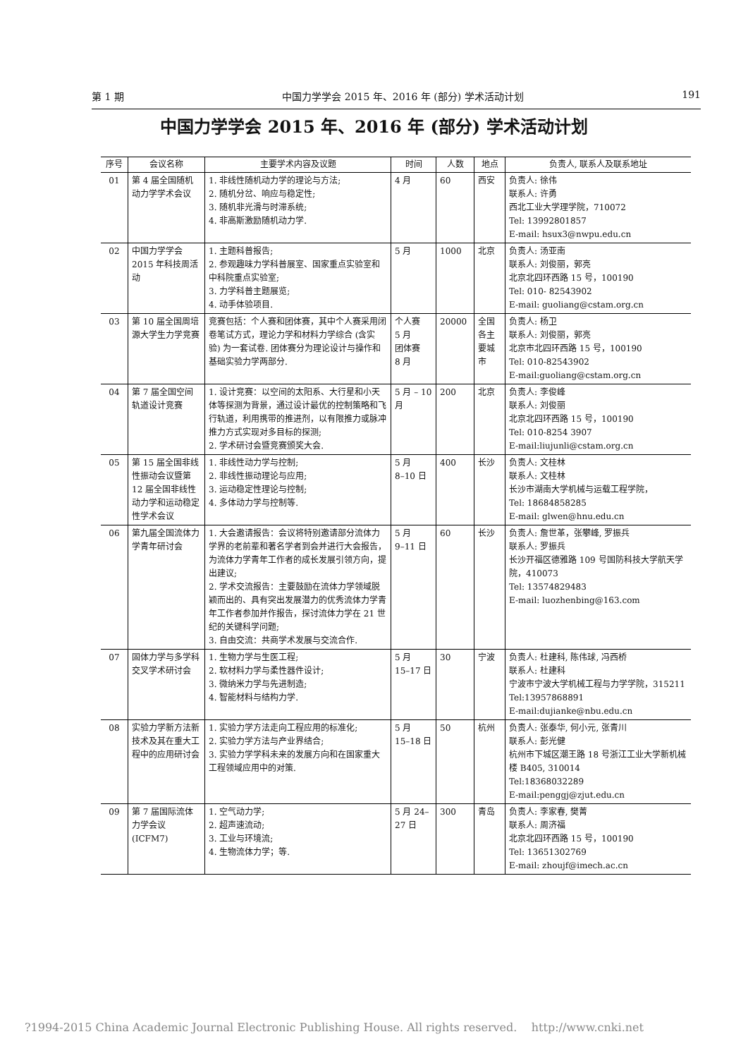第 1 期 中国力学学会 2015 年、2016 年 (部分) 学术活动计划 191
中国力学学会 2015 年、2016 年 (部分) 学术活动计划
| 序号 | 会议名称 | 主要学术内容及议题 | 时间 | 人数 | 地点 | 负责人, 联系人及联系地址 |
| --- | --- | --- | --- | --- | --- | --- |
| 01 | 第 4 届全国随机动力学学术会议 | 1. 非线性随机动力学的理论与方法; 2. 随机分岔、响应与稳定性; 3. 随机非光滑与时滞系统; 4. 非高斯激励随机动力学. | 4 月 | 60 | 西安 | 负责人: 徐伟 联系人: 许勇 西北工业大学理学院，710072 Tel: 13992801857 E-mail: hsux3@nwpu.edu.cn |
| 02 | 中国力学学会 2015 年科技周活动 | 1. 主题科普报告; 2. 参观趣味力学科普展室、国家重点实验室和中科院重点实验室; 3. 力学科普主题展览; 4. 动手体验项目. | 5 月 | 1000 | 北京 | 负责人: 汤亚南 联系人: 刘俊丽，郭亮 北京北四环西路 15 号，100190 Tel: 010- 82543902 E-mail: guoliang@cstam.org.cn |
| 03 | 第 10 届全国周培源大学生力学竞赛 | 竞赛包括：个人赛和团体赛，其中个人赛采用闭卷笔试方式，理论力学和材料力学综合 (含实验) 为一套试卷. 团体赛分为理论设计与操作和基础实验力学两部分. | 个人赛 5 月 团体赛 8 月 | 20000 | 全国各主要城市 | 负责人: 杨卫 联系人: 刘俊丽，郭亮 北京市北四环西路 15 号，100190 Tel: 010-82543902 E-mail:guoliang@cstam.org.cn |
| 04 | 第 7 届全国空间轨道设计竞赛 | 1. 设计竞赛：以空间的太阳系、大行星和小天体等探测为背景，通过设计最优的控制策略和飞行轨道，利用携带的推进剂，以有限推力或脉冲推力方式实现对多目标的探测; 2. 学术研讨会暨竞赛颁奖大会. | 5 月 – 10 月 | 200 | 北京 | 负责人: 李俊峰 联系人: 刘俊丽 北京北四环西路 15 号，100190 Tel: 010-8254 3907 E-mail:liujunli@cstam.org.cn |
| 05 | 第 15 届全国非线性振动会议暨第 12 届全国非线性动力学和运动稳定性学术会议 | 1. 非线性动力学与控制; 2. 非线性振动理论与应用; 3. 运动稳定性理论与控制; 4. 多体动力学与控制等. | 5 月 8–10 日 | 400 | 长沙 | 负责人: 文桂林 联系人: 文桂林 长沙市湖南大学机械与运载工程学院， Tel: 18684858285 E-mail: glwen@hnu.edu.cn |
| 06 | 第九届全国流体力学青年研讨会 | 1. 大会邀请报告：会议将特别邀请部分流体力学界的老前辈和著名学者到会并进行大会报告，为流体力学青年工作者的成长发展引领方向，提出建议; 2. 学术交流报告：主要鼓励在流体力学领域脱颖而出的、具有突出发展潜力的优秀流体力学青年工作者参加并作报告，探讨流体力学在 21 世纪的关键科学问题; 3. 自由交流：共商学术发展与交流合作. | 5 月 9–11 日 | 60 | 长沙 | 负责人: 詹世革，张攀峰, 罗振兵 联系人: 罗振兵 长沙开福区德雅路 109 号国防科技大学航天学院，410073 Tel: 13574829483 E-mail: luozhenbing@163.com |
| 07 | 固体力学与多学科交叉学术研讨会 | 1. 生物力学与生医工程; 2. 软材料力学与柔性器件设计; 3. 微纳米力学与先进制造; 4. 智能材料与结构力学. | 5 月 15–17 日 | 30 | 宁波 | 负责人: 杜建科, 陈伟球, 冯西桥 联系人: 杜建科 宁波市宁波大学机械工程与力学学院，315211 Tel:13957868891 E-mail:dujianke@nbu.edu.cn |
| 08 | 实验力学新方法新技术及其在重大工程中的应用研讨会 | 1. 实验力学方法走向工程应用的标准化; 2. 实验力学方法与产业界结合; 3. 实验力学学科未来的发展方向和在国家重大工程领域应用中的对策. | 5 月 15–18 日 | 50 | 杭州 | 负责人: 张泰华, 何小元, 张青川 联系人: 彭光健 杭州市下城区潮王路 18 号浙江工业大学新机械楼 B405, 310014 Tel:18368032289 E-mail:penggj@zjut.edu.cn |
| 09 | 第 7 届国际流体力学会议 (ICFM7) | 1. 空气动力学; 2. 超声速流动; 3. 工业与环境流; 4. 生物流体力学；等. | 5 月 24–27 日 | 300 | 青岛 | 负责人: 李家春, 樊菁 联系人: 周济福 北京北四环西路 15 号，100190 Tel: 13651302769 E-mail: zhoujf@imech.ac.cn |
?1994-2015 China Academic Journal Electronic Publishing House. All rights reserved. http://www.cnki.net